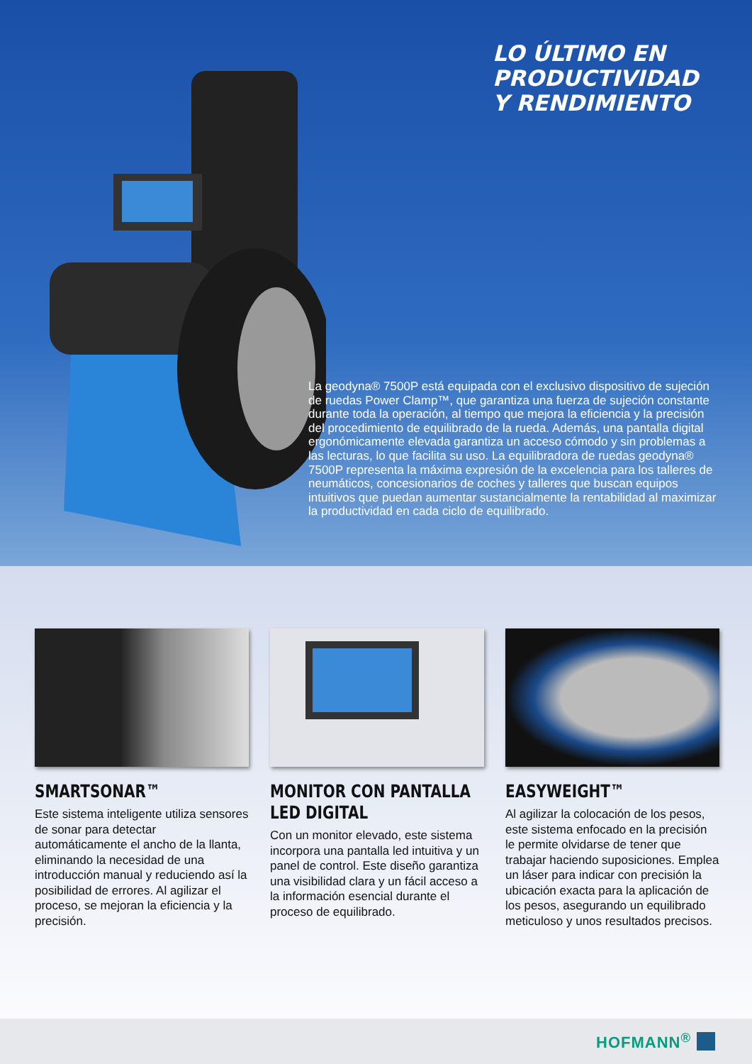LO ÚLTIMO EN PRODUCTIVIDAD
Y RENDIMIENTO
La geodyna® 7500P está equipada con el exclusivo dispositivo de sujeción de ruedas Power Clamp™, que garantiza una fuerza de sujeción constante durante toda la operación, al tiempo que mejora la eficiencia y la precisión del procedimiento de equilibrado de la rueda. Además, una pantalla digital ergonómicamente elevada garantiza un acceso cómodo y sin problemas a las lecturas, lo que facilita su uso. La equilibradora de ruedas geodyna® 7500P representa la máxima expresión de la excelencia para los talleres de neumáticos, concesionarios de coches y talleres que buscan equipos intuitivos que puedan aumentar sustancialmente la rentabilidad al maximizar la productividad en cada ciclo de equilibrado.
SMARTSONAR™
Este sistema inteligente utiliza sensores de sonar para detectar automáticamente el ancho de la llanta, eliminando la necesidad de una introducción manual y reduciendo así la posibilidad de errores. Al agilizar el proceso, se mejoran la eficiencia y la precisión.
MONITOR CON PANTALLA
LED DIGITAL
Con un monitor elevado, este sistema incorpora una pantalla led intuitiva y un panel de control. Este diseño garantiza una visibilidad clara y un fácil acceso a la información esencial durante el proceso de equilibrado.
EASYWEIGHT™
Al agilizar la colocación de los pesos, este sistema enfocado en la precisión le permite olvidarse de tener que trabajar haciendo suposiciones. Emplea un láser para indicar con precisión la ubicación exacta para la aplicación de los pesos, asegurando un equilibrado meticuloso y unos resultados precisos.
HOFMANN<sup>®</sup>